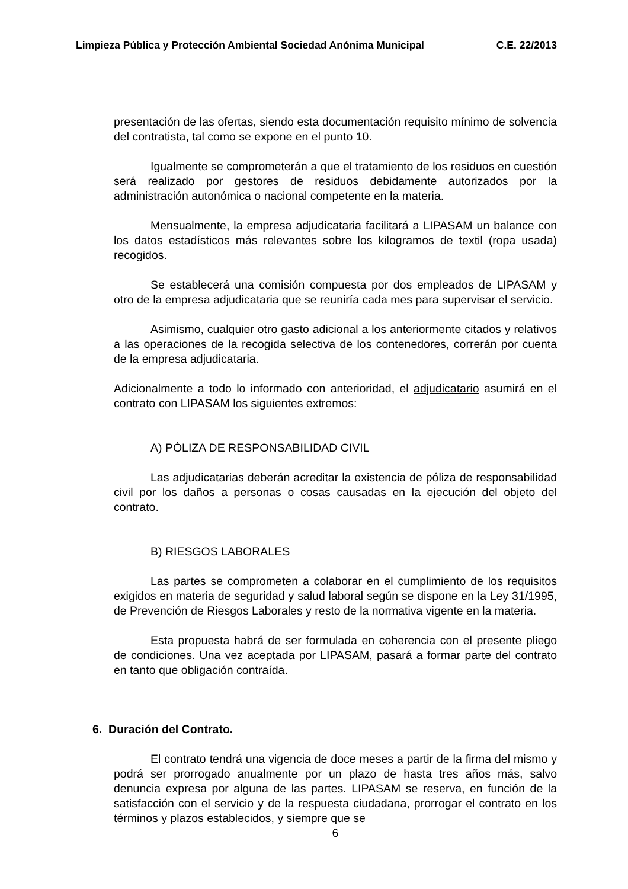Limpieza Pública y Protección Ambiental Sociedad Anónima Municipal C.E. 22/2013
presentación de las ofertas, siendo esta documentación requisito mínimo de solvencia del contratista, tal como se expone en el punto 10.
Igualmente se comprometerán a que el tratamiento de los residuos en cuestión será realizado por gestores de residuos debidamente autorizados por la administración autonómica o nacional competente en la materia.
Mensualmente, la empresa adjudicataria facilitará a LIPASAM un balance con los datos estadísticos más relevantes sobre los kilogramos de textil (ropa usada) recogidos.
Se establecerá una comisión compuesta por dos empleados de LIPASAM y otro de la empresa adjudicataria que se reuniría cada mes para supervisar el servicio.
Asimismo, cualquier otro gasto adicional a los anteriormente citados y relativos a las operaciones de la recogida selectiva de los contenedores, correrán por cuenta de la empresa adjudicataria.
Adicionalmente a todo lo informado con anterioridad, el adjudicatario asumirá en el contrato con LIPASAM los siguientes extremos:
A) PÓLIZA DE RESPONSABILIDAD CIVIL
Las adjudicatarias deberán acreditar la existencia de póliza de responsabilidad civil por los daños a personas o cosas causadas en la ejecución del objeto del contrato.
B) RIESGOS LABORALES
Las partes se comprometen a colaborar en el cumplimiento de los requisitos exigidos en materia de seguridad y salud laboral según se dispone en la Ley 31/1995, de Prevención de Riesgos Laborales y resto de la normativa vigente en la materia.
Esta propuesta habrá de ser formulada en coherencia con el presente pliego de condiciones. Una vez aceptada por LIPASAM, pasará a formar parte del contrato en tanto que obligación contraída.
6. Duración del Contrato.
El contrato tendrá una vigencia de doce meses a partir de la firma del mismo y podrá ser prorrogado anualmente por un plazo de hasta tres años más, salvo denuncia expresa por alguna de las partes. LIPASAM se reserva, en función de la satisfacción con el servicio y de la respuesta ciudadana, prorrogar el contrato en los términos y plazos establecidos, y siempre que se
6